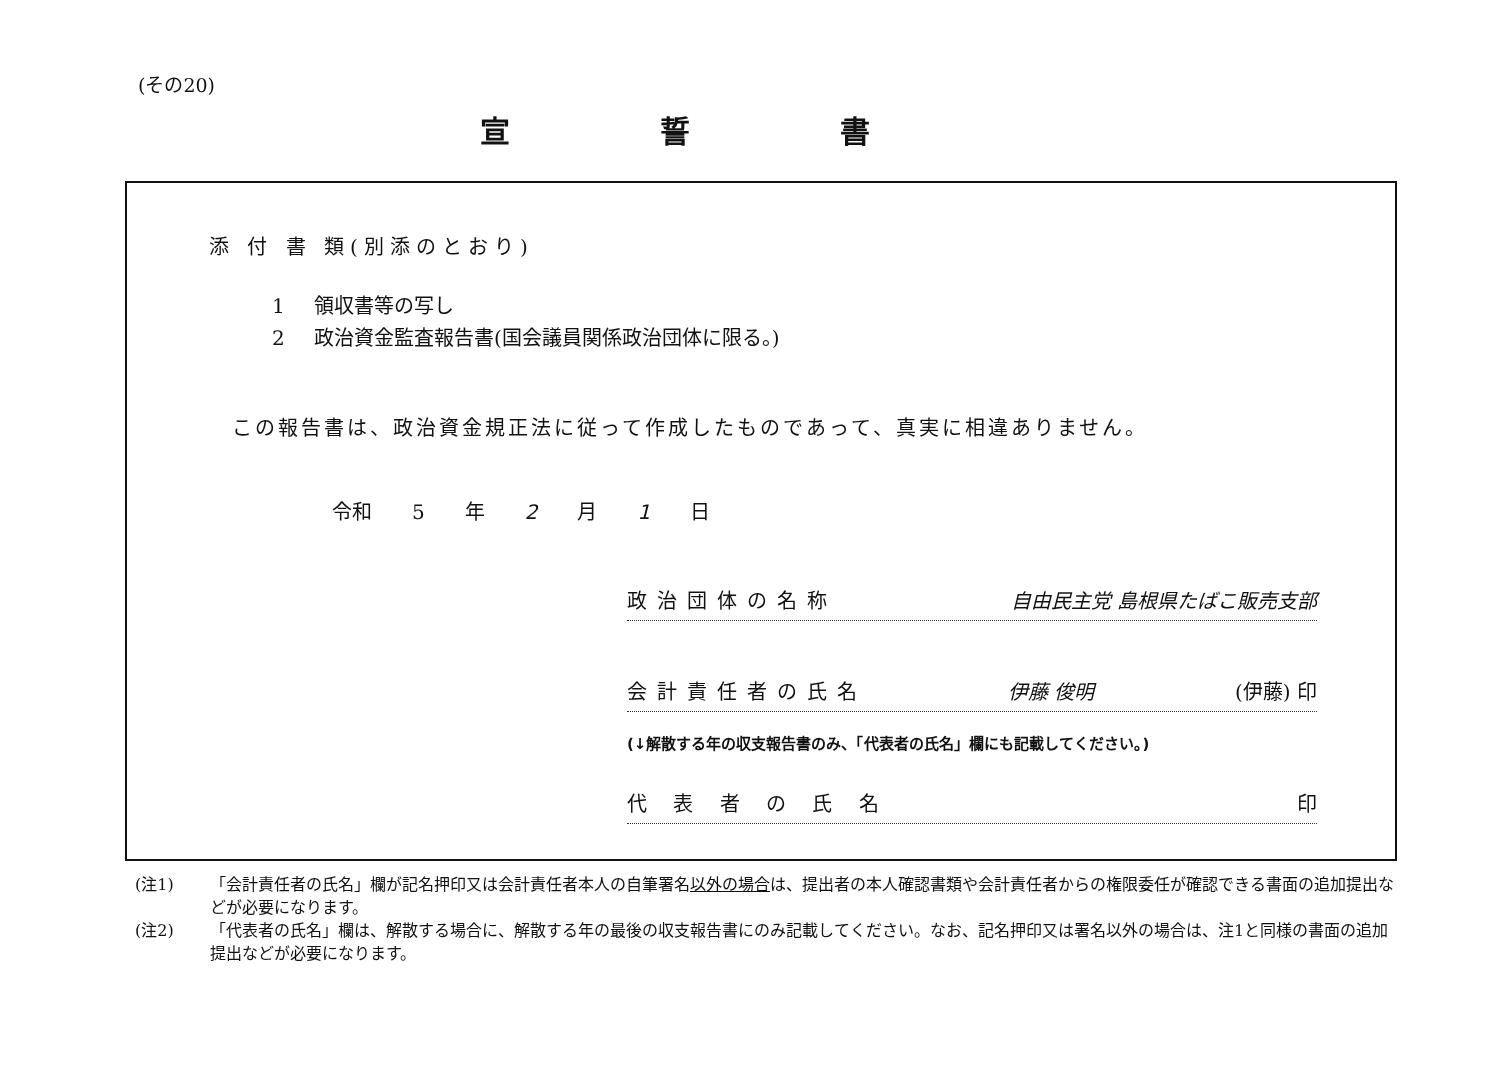(その20)
宣誓書
添 付 書 類(別添のとおり)
1 領収書等の写し
2 政治資金監査報告書(国会議員関係政治団体に限る。)
この報告書は、政治資金規正法に従って作成したものであって、真実に相違ありません。
令和 5 年 2 月 1 日
政治団体の名称 自由民主党 島根県たばこ販売支部
会計責任者の氏名 伊藤 俊明 (伊藤) 印
(↓解散する年の収支報告書のみ、「代表者の氏名」欄にも記載してください。)
代 表 者 の 氏 名 印
(注1) 「会計責任者の氏名」欄が記名押印又は会計責任者本人の自筆署名以外の場合は、提出者の本人確認書類や会計責任者からの権限委任が確認できる書面の追加提出などが必要になります。
(注2) 「代表者の氏名」欄は、解散する場合に、解散する年の最後の収支報告書にのみ記載してください。なお、記名押印又は署名以外の場合は、注1と同様の書面の追加提出などが必要になります。